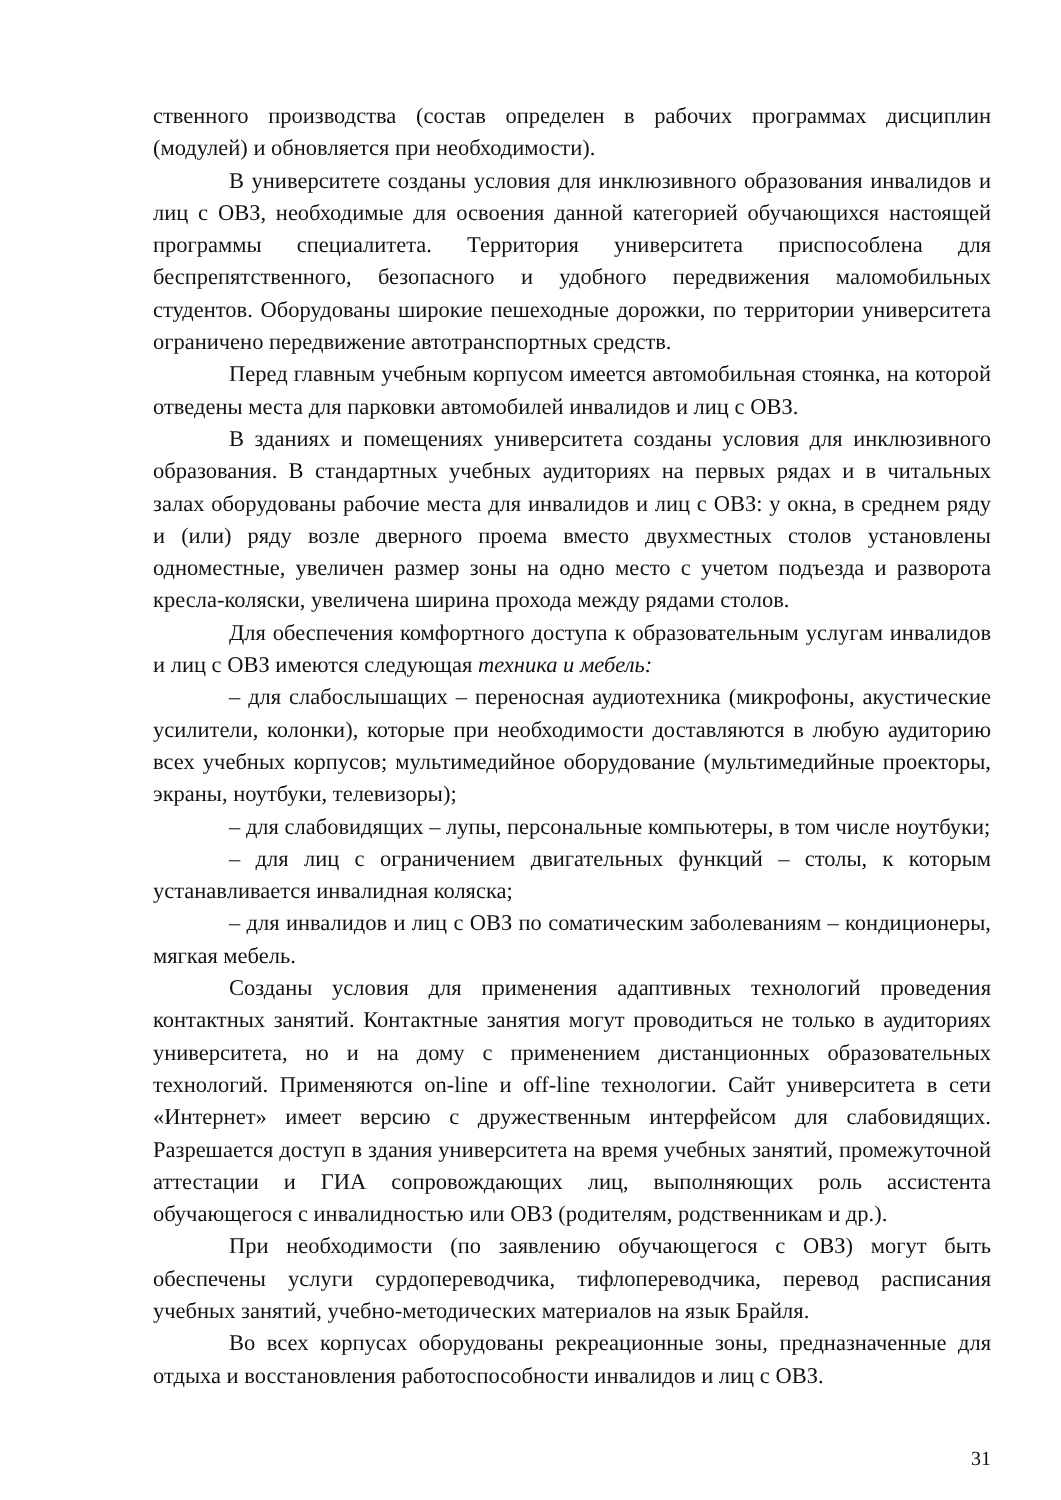ственного производства (состав определен в рабочих программах дисциплин (модулей) и обновляется при необходимости).
В университете созданы условия для инклюзивного образования инвалидов и лиц с ОВЗ, необходимые для освоения данной категорией обучающихся настоящей программы специалитета. Территория университета приспособлена для беспрепятственного, безопасного и удобного передвижения маломобильных студентов. Оборудованы широкие пешеходные дорожки, по территории университета ограничено передвижение автотранспортных средств.
Перед главным учебным корпусом имеется автомобильная стоянка, на которой отведены места для парковки автомобилей инвалидов и лиц с ОВЗ.
В зданиях и помещениях университета созданы условия для инклюзивного образования. В стандартных учебных аудиториях на первых рядах и в читальных залах оборудованы рабочие места для инвалидов и лиц с ОВЗ: у окна, в среднем ряду и (или) ряду возле дверного проема вместо двухместных столов установлены одноместные, увеличен размер зоны на одно место с учетом подъезда и разворота кресла-коляски, увеличена ширина прохода между рядами столов.
Для обеспечения комфортного доступа к образовательным услугам инвалидов и лиц с ОВЗ имеются следующая техника и мебель:
– для слабослышащих – переносная аудиотехника (микрофоны, акустические усилители, колонки), которые при необходимости доставляются в любую аудиторию всех учебных корпусов; мультимедийное оборудование (мультимедийные проекторы, экраны, ноутбуки, телевизоры);
– для слабовидящих – лупы, персональные компьютеры, в том числе ноутбуки;
– для лиц с ограничением двигательных функций – столы, к которым устанавливается инвалидная коляска;
– для инвалидов и лиц с ОВЗ по соматическим заболеваниям – кондиционеры, мягкая мебель.
Созданы условия для применения адаптивных технологий проведения контактных занятий. Контактные занятия могут проводиться не только в аудиториях университета, но и на дому с применением дистанционных образовательных технологий. Применяются on-line и off-line технологии. Сайт университета в сети «Интернет» имеет версию с дружественным интерфейсом для слабовидящих. Разрешается доступ в здания университета на время учебных занятий, промежуточной аттестации и ГИА сопровождающих лиц, выполняющих роль ассистента обучающегося с инвалидностью или ОВЗ (родителям, родственникам и др.).
При необходимости (по заявлению обучающегося с ОВЗ) могут быть обеспечены услуги сурдопереводчика, тифлопереводчика, перевод расписания учебных занятий, учебно-методических материалов на язык Брайля.
Во всех корпусах оборудованы рекреационные зоны, предназначенные для отдыха и восстановления работоспособности инвалидов и лиц с ОВЗ.
31